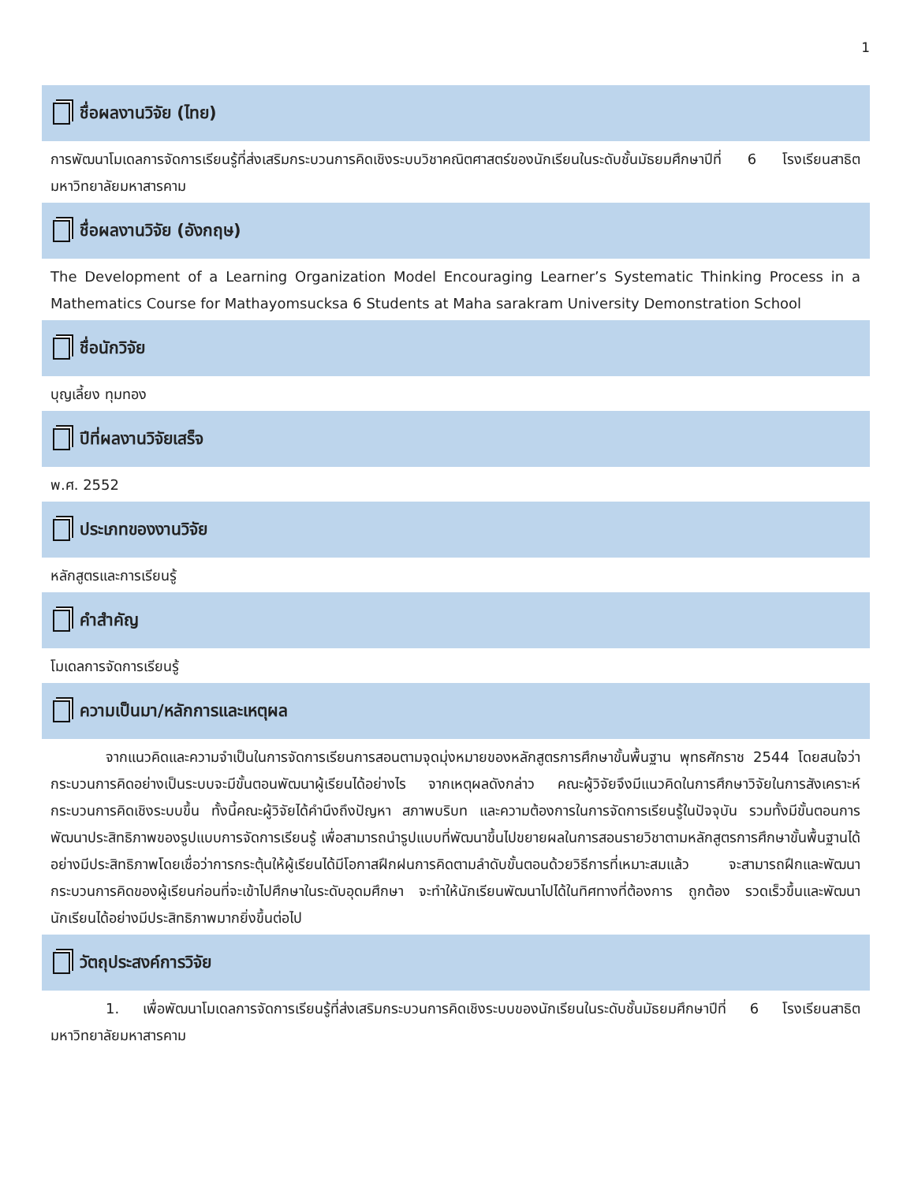1
ชื่อผลงานวิจัย (ไทย)
การพัฒนาโมเดลการจัดการเรียนรู้ที่ส่งเสริมกระบวนการคิดเชิงระบบวิชาคณิตศาสตร์ของนักเรียนในระดับชั้นมัธยมศึกษาปีที่ 6 โรงเรียนสาธิตมหาวิทยาลัยมหาสารคาม
ชื่อผลงานวิจัย (อังกฤษ)
The Development of a Learning Organization Model Encouraging Learner’s Systematic Thinking Process in a Mathematics Course for Mathayomsucksa 6 Students at Maha sarakram University Demonstration School
ชื่อนักวิจัย
บุญเลี้ยง ทุมทอง
ปีที่ผลงานวิจัยเสร็จ
พ.ศ. 2552
ประเภทของงานวิจัย
หลักสูตรและการเรียนรู้
คำสำคัญ
โมเดลการจัดการเรียนรู้
ความเป็นมา/หลักการและเหตุผล
จากแนวคิดและความจำเป็นในการจัดการเรียนการสอนตามจุดมุ่งหมายของหลักสูตรการศึกษาขั้นพื้นฐาน พุทธศักราช 2544 โดยสนใจว่ากระบวนการคิดอย่างเป็นระบบจะมีขั้นตอนพัฒนาผู้เรียนได้อย่างไร จากเหตุผลดังกล่าว คณะผู้วิจัยจึงมีแนวคิดในการศึกษาวิจัยในการสังเคราะห์กระบวนการคิดเชิงระบบขึ้น ทั้งนี้คณะผู้วิจัยได้คำนึงถึงปัญหา สภาพบริบท และความต้องการในการจัดการเรียนรู้ในปัจจุบัน รวมทั้งมีขั้นตอนการพัฒนาประสิทธิภาพของรูปแบบการจัดการเรียนรู้ เพื่อสามารถนำรูปแบบที่พัฒนาขึ้นไปขยายผลในการสอนรายวิชาตามหลักสูตรการศึกษาขั้นพื้นฐานได้อย่างมีประสิทธิภาพโดยเชื่อว่าการกระตุ้นให้ผู้เรียนได้มีโอกาสฝึกฝนการคิดตามลำดับขั้นตอนด้วยวิธีการที่เหมาะสมแล้ว จะสามารถฝึกและพัฒนากระบวนการคิดของผู้เรียนก่อนที่จะเข้าไปศึกษาในระดับอุดมศึกษา จะทำให้นักเรียนพัฒนาไปได้ในทิศทางที่ต้องการ ถูกต้อง รวดเร็วขึ้นและพัฒนานักเรียนได้อย่างมีประสิทธิภาพมากยิ่งขึ้นต่อไป
วัตถุประสงค์การวิจัย
1. เพื่อพัฒนาโมเดลการจัดการเรียนรู้ที่ส่งเสริมกระบวนการคิดเชิงระบบของนักเรียนในระดับชั้นมัธยมศึกษาปีที่ 6 โรงเรียนสาธิตมหาวิทยาลัยมหาสารคาม